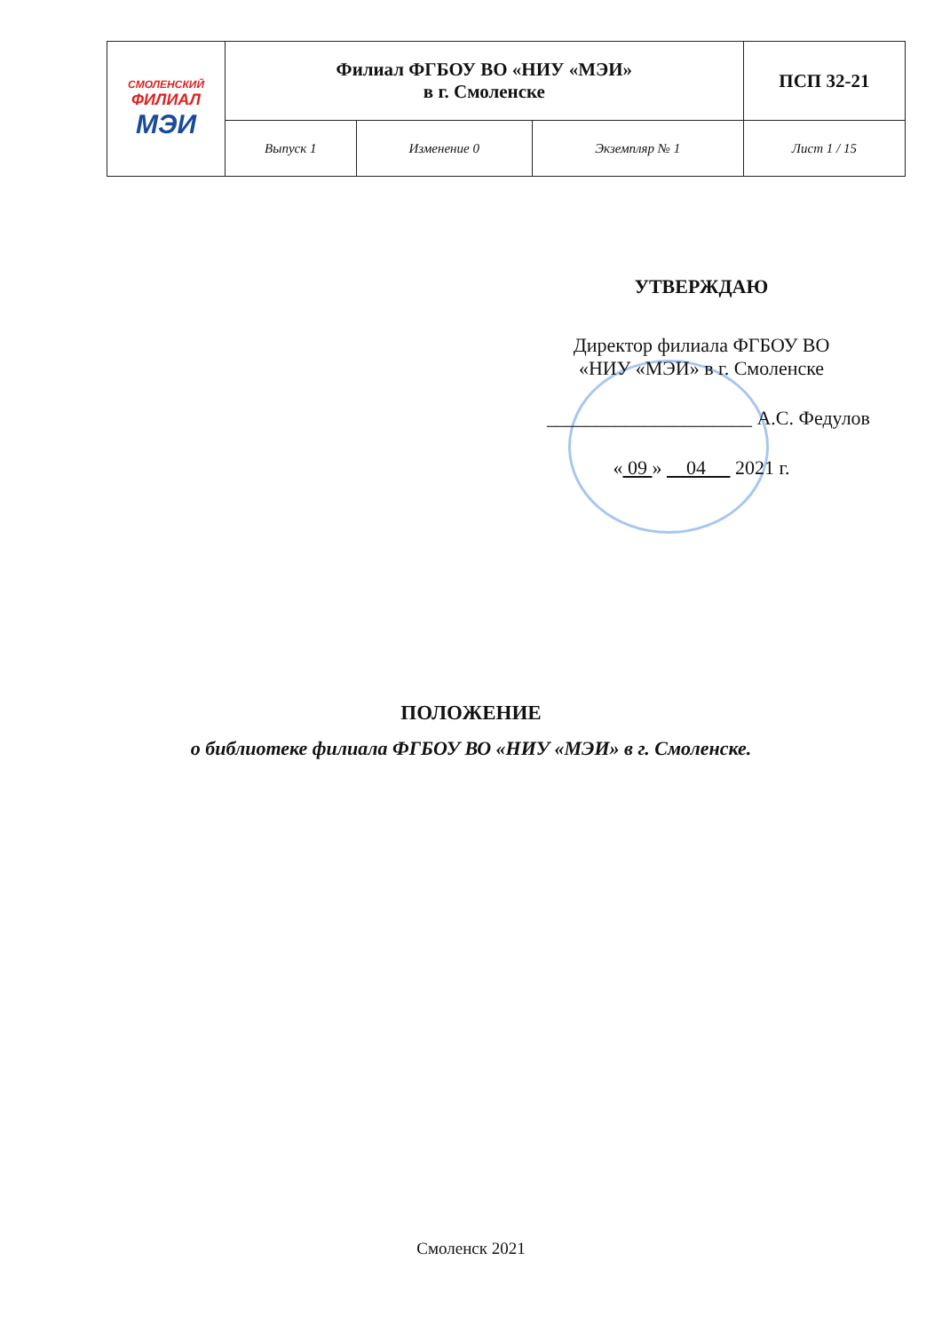| СМОЛЕНСКИЙ ФИЛИАЛ МЭИ | Филиал ФГБОУ ВО «НИУ «МЭИ» в г. Смоленске | | | ПСП 32-21 |
| | Выпуск 1 | Изменение 0 | Экземпляр № 1 | Лист 1 / 15 |
УТВЕРЖДАЮ
Директор филиала ФГБОУ ВО
«НИУ «МЭИ» в г. Смоленске
_____________________ А.С. Федулов
« 09 » 04 2021 г.
ПОЛОЖЕНИЕ
о библиотеке филиала ФГБОУ ВО «НИУ «МЭИ» в г. Смоленске.
Смоленск 2021